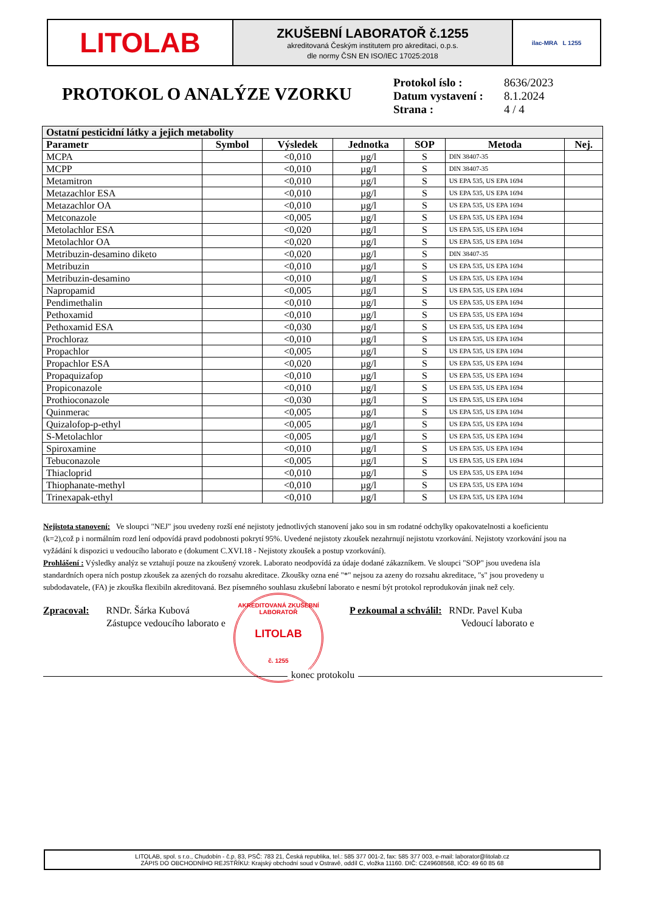LITOLAB
ZKUŠEBNÍ LABORATOŘ č.1255
akreditovaná Českým institutem pro akreditaci, o.p.s.
dle normy ČSN EN ISO/IEC 17025:2018
ilac-MRA L 1255
PROTOKOL O ANALÝZE VZORKU
| Protokol íslo : | 8636/2023 |
| Datum vystavení : | 8.1.2024 |
| Strana : | 4 / 4 |
| Ostatní pesticidní látky a jejich metabolity | | | | | | |
| --- | --- | --- | --- | --- | --- | --- |
| Parametr | Symbol | Výsledek | Jednotka | SOP | Metoda | Nej. |
| MCPA | | <0,010 | µg/l | S | DIN 38407-35 | |
| MCPP | | <0,010 | µg/l | S | DIN 38407-35 | |
| Metamitron | | <0,010 | µg/l | S | US EPA 535, US EPA 1694 | |
| Metazachlor ESA | | <0,010 | µg/l | S | US EPA 535, US EPA 1694 | |
| Metazachlor OA | | <0,010 | µg/l | S | US EPA 535, US EPA 1694 | |
| Metconazole | | <0,005 | µg/l | S | US EPA 535, US EPA 1694 | |
| Metolachlor ESA | | <0,020 | µg/l | S | US EPA 535, US EPA 1694 | |
| Metolachlor OA | | <0,020 | µg/l | S | US EPA 535, US EPA 1694 | |
| Metribuzin-desamino diketo | | <0,020 | µg/l | S | DIN 38407-35 | |
| Metribuzin | | <0,010 | µg/l | S | US EPA 535, US EPA 1694 | |
| Metribuzin-desamino | | <0,010 | µg/l | S | US EPA 535, US EPA 1694 | |
| Napropamid | | <0,005 | µg/l | S | US EPA 535, US EPA 1694 | |
| Pendimethalin | | <0,010 | µg/l | S | US EPA 535, US EPA 1694 | |
| Pethoxamid | | <0,010 | µg/l | S | US EPA 535, US EPA 1694 | |
| Pethoxamid ESA | | <0,030 | µg/l | S | US EPA 535, US EPA 1694 | |
| Prochloraz | | <0,010 | µg/l | S | US EPA 535, US EPA 1694 | |
| Propachlor | | <0,005 | µg/l | S | US EPA 535, US EPA 1694 | |
| Propachlor ESA | | <0,020 | µg/l | S | US EPA 535, US EPA 1694 | |
| Propaquizafop | | <0,010 | µg/l | S | US EPA 535, US EPA 1694 | |
| Propiconazole | | <0,010 | µg/l | S | US EPA 535, US EPA 1694 | |
| Prothioconazole | | <0,030 | µg/l | S | US EPA 535, US EPA 1694 | |
| Quinmerac | | <0,005 | µg/l | S | US EPA 535, US EPA 1694 | |
| Quizalofop-p-ethyl | | <0,005 | µg/l | S | US EPA 535, US EPA 1694 | |
| S-Metolachlor | | <0,005 | µg/l | S | US EPA 535, US EPA 1694 | |
| Spiroxamine | | <0,010 | µg/l | S | US EPA 535, US EPA 1694 | |
| Tebuconazole | | <0,005 | µg/l | S | US EPA 535, US EPA 1694 | |
| Thiacloprid | | <0,010 | µg/l | S | US EPA 535, US EPA 1694 | |
| Thiophanate-methyl | | <0,010 | µg/l | S | US EPA 535, US EPA 1694 | |
| Trinexapak-ethyl | | <0,010 | µg/l | S | US EPA 535, US EPA 1694 | |
Nejistota stanovení: Ve sloupci "NEJ" jsou uvedeny rozší ené nejistoty jednotlivých stanovení jako sou in sm rodatné odchylky opakovatelnosti a koeficientu (k=2),což p i normálním rozd lení odpovídá pravd podobnosti pokrytí 95%. Uvedené nejistoty zkoušek nezahrnují nejistotu vzorkování. Nejistoty vzorkování jsou na vyžádání k dispozici u vedoucího laborato e (dokument C.XVI.18 - Nejistoty zkoušek a postup vzorkování).
Prohlášení : Výsledky analýz se vztahují pouze na zkoušený vzorek. Laborato neodpovídá za údaje dodané zákazníkem. Ve sloupci "SOP" jsou uvedena ísla standardních opera ních postup zkoušek za azených do rozsahu akreditace. Zkoušky ozna ené "*" nejsou za azeny do rozsahu akreditace, "s" jsou provedeny u subdodavatele, (FA) je zkouška flexibiln akreditovaná. Bez písemného souhlasu zkušební laborato e nesmí být protokol reprodukován jinak než cely.
Zpracoval: RNDr. Šárka Kubová
Zástupce vedoucího laborato e
AKREDITOVANÁ ZKUŠEBNÍ LABORATOŘ
LITOLAB
č. 1255
P ezkoumal a schválil: RNDr. Pavel Kuba
Vedoucí laborato e
konec protokolu
LITOLAB, spol. s r.o., Chudobín - č.p. 83, PSČ: 783 21, Česká republika, tel.: 585 377 001-2, fax: 585 377 003, e-mail: laborator@litolab.cz
ZÁPIS DO OBCHODNÍHO REJSTŘÍKU: Krajský obchodní soud v Ostravě, oddíl C, vložka 11160. DIČ: CZ49608568, IČO: 49 60 85 68